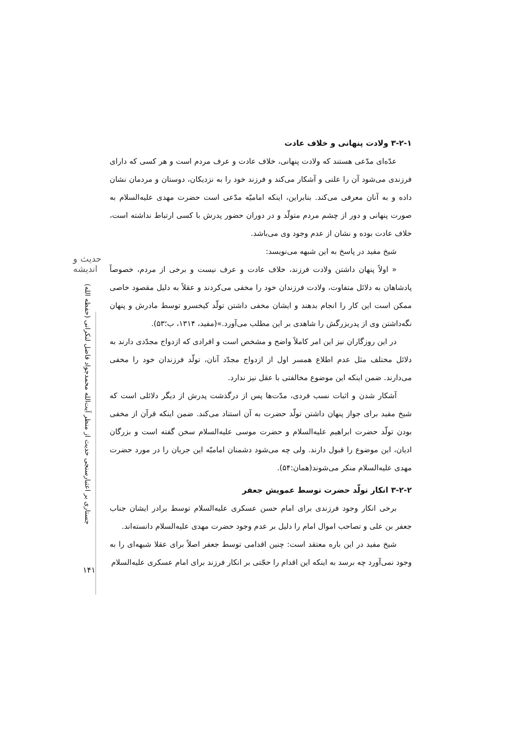حدیث و اندیشه
جستاری بر اعتبارسنجی حدیث از منظر آیت‌الله محمدجواد فاضل لنکرانی (حفظه الله)
۱۴۱
۳-۲-۱ ولادت پنهانی و خلاف عادت
عدّه‌ای مدّعی هستند که ولادت پنهانی، خلاف عادت و عرف مردم است و هر کسی که دارای فرزندی می‌شود آن را علنی و آشکار می‌کند و فرزند خود را به نزدیکان، دوستان و مردمان نشان داده و به آنان معرفی می‌کند. بنابراین، اینکه امامیّه مدّعی است حضرت مهدی علیه‌السلام به صورت پنهانی و دور از چشم مردم متولّد و در دوران حضور پدرش با کسی ارتباط نداشته است، خلاف عادت بوده و نشان از عدم وجود وی می‌باشد.
شیخ مفید در پاسخ به این شبهه می‌نویسد:
« اولاً پنهان داشتن ولادت فرزند، خلاف عادت و عرف نیست و برخی از مردم، خصوصاً پادشاهان به دلائل متفاوت، ولادت فرزندان خود را مخفی می‌کردند و عقلاً به دلیل مقصود خاصی ممکن است این کار را انجام بدهند و ایشان مخفی داشتن تولّد کیخسرو توسط مادرش و پنهان نگه‌داشتن وی از پدربزرگش را شاهدی بر این مطلب می‌آورد.»(مفید، ۱۳۱۴، ب؛۵۳).
در این روزگاران نیز این امر کاملاً واضح و مشخص است و افرادی که ازدواج مجدّدی دارند به دلائل مختلف مثل عدم اطلاع همسر اول از ازدواج مجدّد آنان، تولّد فرزندان خود را مخفی می‌دارند. ضمن اینکه این موضوع مخالفتی با عقل نیز ندارد.
آشکار شدن و اثبات نسب فردی، مدّت‌ها پس از درگذشت پدرش از دیگر دلائلی است که شیخ مفید برای جواز پنهان داشتن تولّد حضرت به آن استناد می‌کند. ضمن اینکه قرآن از مخفی بودن تولّد حضرت ابراهیم علیه‌السلام و حضرت موسی علیه‌السلام سخن گفته است و بزرگان ادیان، این موضوع را قبول دارند. ولی چه می‌شود دشمنان امامیّه این جریان را در مورد حضرت مهدی علیه‌السلام منکر می‌شوند(همان:۵۴).
۳-۲-۲ انکار تولّد حضرت توسط عمویش جعفر
برخی انکار وجود فرزندی برای امام حسن عسکری علیه‌السلام توسط برادر ایشان جناب جعفر بن علی و تصاحب اموال امام را دلیل بر عدم وجود حضرت مهدی علیه‌السلام دانسته‌اند.
شیخ مفید در این باره معتقد است: چنین اقدامی توسط جعفر اصلاً برای عقلا شبهه‌ای را به وجود نمی‌آورد چه برسد به اینکه این اقدام را حجّتی بر انکار فرزند برای امام عسکری علیه‌السلام